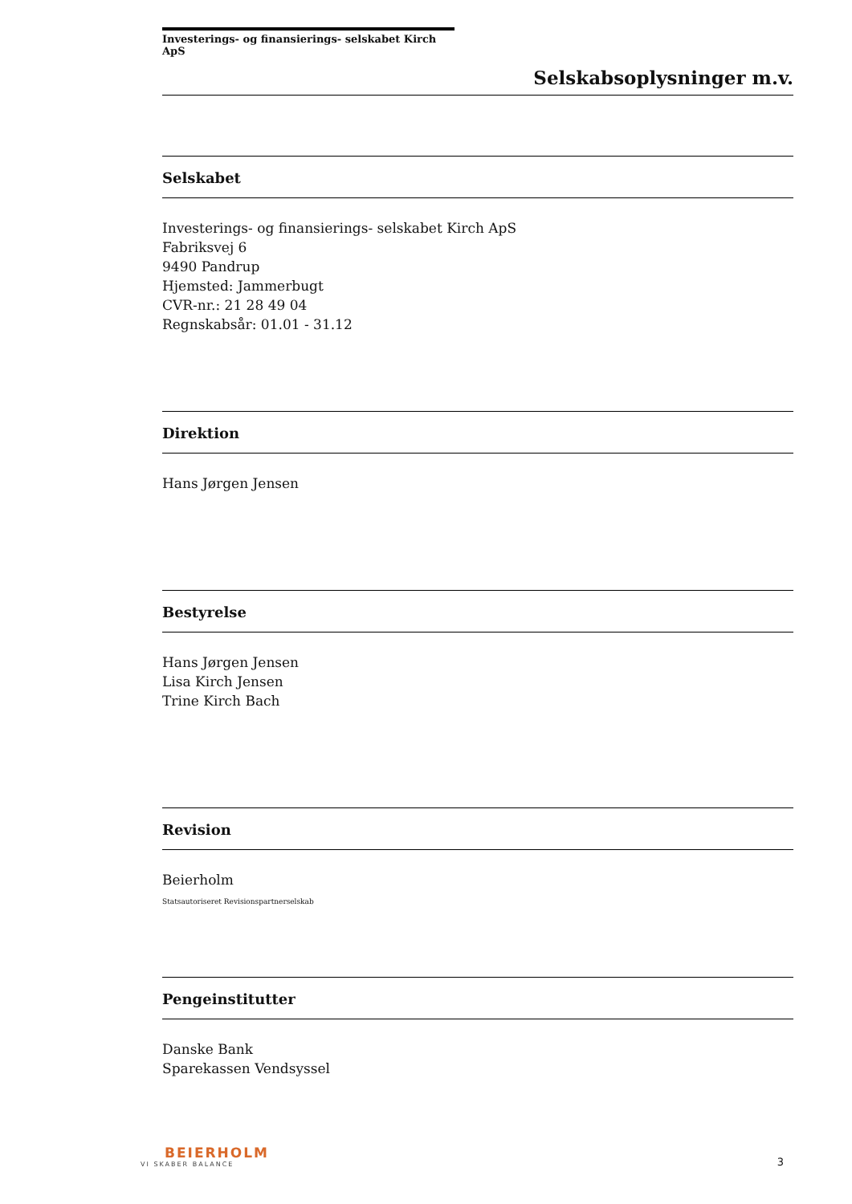Investerings- og finansierings- selskabet Kirch ApS
Selskabsoplysninger m.v.
Selskabet
Investerings- og finansierings- selskabet Kirch ApS
Fabriksvej 6
9490 Pandrup
Hjemsted: Jammerbugt
CVR-nr.: 21 28 49 04
Regnskabsår: 01.01 - 31.12
Direktion
Hans Jørgen Jensen
Bestyrelse
Hans Jørgen Jensen
Lisa Kirch Jensen
Trine Kirch Bach
Revision
Beierholm
Statsautoriseret Revisionspartnerselskab
Pengeinstitutter
Danske Bank
Sparekassen Vendsyssel
BEIERHOLM
VI SKABER BALANCE
3